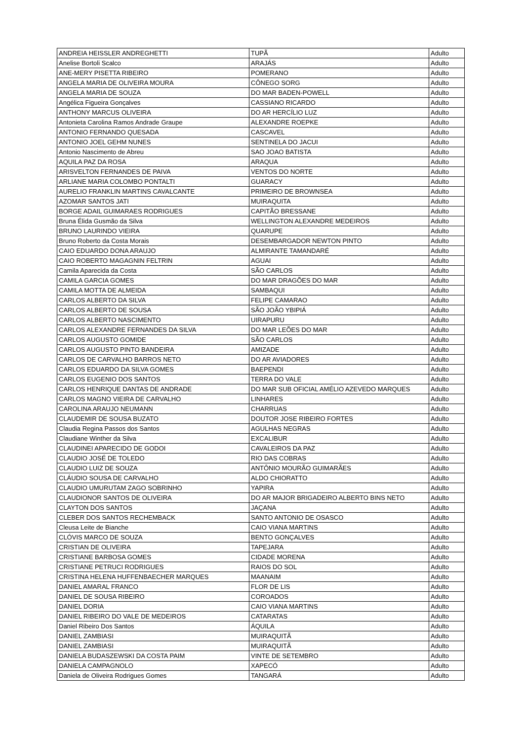| ANDREIA HEISSLER ANDREGHETTI | TUPÃ | Adulto |
| Anelise Bortoli Scalco | ARAJÁS | Adulto |
| ANE-MERY PISETTA RIBEIRO | POMERANO | Adulto |
| ANGELA MARIA DE OLIVEIRA MOURA | CÔNEGO SORG | Adulto |
| ANGELA MARIA DE SOUZA | DO MAR BADEN-POWELL | Adulto |
| Angélica Figueira Gonçalves | CASSIANO RICARDO | Adulto |
| ANTHONY MARCUS OLIVEIRA | DO AR HERCÍLIO LUZ | Adulto |
| Antonieta Carolina Ramos Andrade Graupe | ALEXANDRE ROEPKE | Adulto |
| ANTONIO FERNANDO QUESADA | CASCAVEL | Adulto |
| ANTONIO JOEL GEHM NUNES | SENTINELA DO JACUI | Adulto |
| Antonio Nascimento de Abreu | SAO JOAO BATISTA | Adulto |
| AQUILA PAZ DA ROSA | ARAQUA | Adulto |
| ARISVELTON FERNANDES DE PAIVA | VENTOS DO NORTE | Adulto |
| ARLIANE MARIA COLOMBO PONTALTI | GUARACY | Adulto |
| AURELIO FRANKLIN MARTINS CAVALCANTE | PRIMEIRO DE BROWNSEA | Adulto |
| AZOMAR SANTOS JATI | MUIRAQUITA | Adulto |
| BORGE ADAIL GUIMARAES RODRIGUES | CAPITÃO BRESSANE | Adulto |
| Bruna Élida Gusmão da Silva | WELLINGTON ALEXANDRE MEDEIROS | Adulto |
| BRUNO LAURINDO VIEIRA | QUARUPE | Adulto |
| Bruno Roberto da Costa Morais | DESEMBARGADOR NEWTON PINTO | Adulto |
| CAIO EDUARDO DONA ARAUJO | ALMIRANTE TAMANDARÉ | Adulto |
| CAIO ROBERTO MAGAGNIN FELTRIN | AGUAI | Adulto |
| Camila Aparecida da Costa | SÃO CARLOS | Adulto |
| CAMILA GARCIA GOMES | DO MAR DRAGÕES DO MAR | Adulto |
| CAMILA MOTTA DE ALMEIDA | SAMBAQUI | Adulto |
| CARLOS ALBERTO DA SILVA | FELIPE CAMARAO | Adulto |
| CARLOS ALBERTO DE SOUSA | SÃO JOÃO YBIPIÁ | Adulto |
| CARLOS ALBERTO NASCIMENTO | UIRAPURU | Adulto |
| CARLOS ALEXANDRE FERNANDES DA SILVA | DO MAR LEÕES DO MAR | Adulto |
| CARLOS AUGUSTO GOMIDE | SÃO CARLOS | Adulto |
| CARLOS AUGUSTO PINTO BANDEIRA | AMIZADE | Adulto |
| CARLOS DE CARVALHO BARROS NETO | DO AR AVIADORES | Adulto |
| CARLOS EDUARDO DA SILVA GOMES | BAEPENDI | Adulto |
| CARLOS EUGENIO DOS SANTOS | TERRA DO VALE | Adulto |
| CARLOS HENRIQUE DANTAS DE ANDRADE | DO MAR SUB OFICIAL AMÉLIO AZEVEDO MARQUES | Adulto |
| CARLOS MAGNO VIEIRA DE CARVALHO | LINHARES | Adulto |
| CAROLINA ARAUJO NEUMANN | CHARRUAS | Adulto |
| CLAUDEMIR DE SOUSA BUZATO | DOUTOR JOSE RIBEIRO FORTES | Adulto |
| Claudia Regina Passos dos Santos | AGULHAS NEGRAS | Adulto |
| Claudiane Winther da Silva | EXCALIBUR | Adulto |
| CLAUDINEI APARECIDO DE GODOI | CAVALEIROS DA PAZ | Adulto |
| CLAUDIO JOSÉ DE TOLEDO | RIO DAS COBRAS | Adulto |
| CLAUDIO LUIZ DE SOUZA | ANTÔNIO MOURÃO GUIMARÃES | Adulto |
| CLÁUDIO SOUSA DE CARVALHO | ALDO CHIORATTO | Adulto |
| CLAUDIO UMURUTAM ZAGO SOBRINHO | YAPIRA | Adulto |
| CLAUDIONOR SANTOS DE OLIVEIRA | DO AR MAJOR BRIGADEIRO ALBERTO BINS NETO | Adulto |
| CLAYTON DOS SANTOS | JAÇANA | Adulto |
| CLEBER DOS SANTOS RECHEMBACK | SANTO ANTONIO DE OSASCO | Adulto |
| Cleusa Leite de Bianche | CAIO VIANA MARTINS | Adulto |
| CLÓVIS MARCO DE SOUZA | BENTO GONÇALVES | Adulto |
| CRISTIAN DE OLIVEIRA | TAPEJARA | Adulto |
| CRISTIANE BARBOSA GOMES | CIDADE MORENA | Adulto |
| CRISTIANE PETRUCI RODRIGUES | RAIOS DO SOL | Adulto |
| CRISTINA HELENA HUFFENBAECHER MARQUES | MAANAIM | Adulto |
| DANIEL AMARAL FRANCO | FLOR DE LIS | Adulto |
| DANIEL DE SOUSA RIBEIRO | COROADOS | Adulto |
| DANIEL DORIA | CAIO VIANA MARTINS | Adulto |
| DANIEL RIBEIRO DO VALE DE MEDEIROS | CATARATAS | Adulto |
| Daniel Ribeiro Dos Santos | ÁQUILA | Adulto |
| DANIEL ZAMBIASI | MUIRAQUITÃ | Adulto |
| DANIEL ZAMBIASI | MUIRAQUITÃ | Adulto |
| DANIELA BUDASZEWSKI DA COSTA PAIM | VINTE DE SETEMBRO | Adulto |
| DANIELA CAMPAGNOLO | XAPECÓ | Adulto |
| Daniela de Oliveira Rodrigues Gomes | TANGARÁ | Adulto |